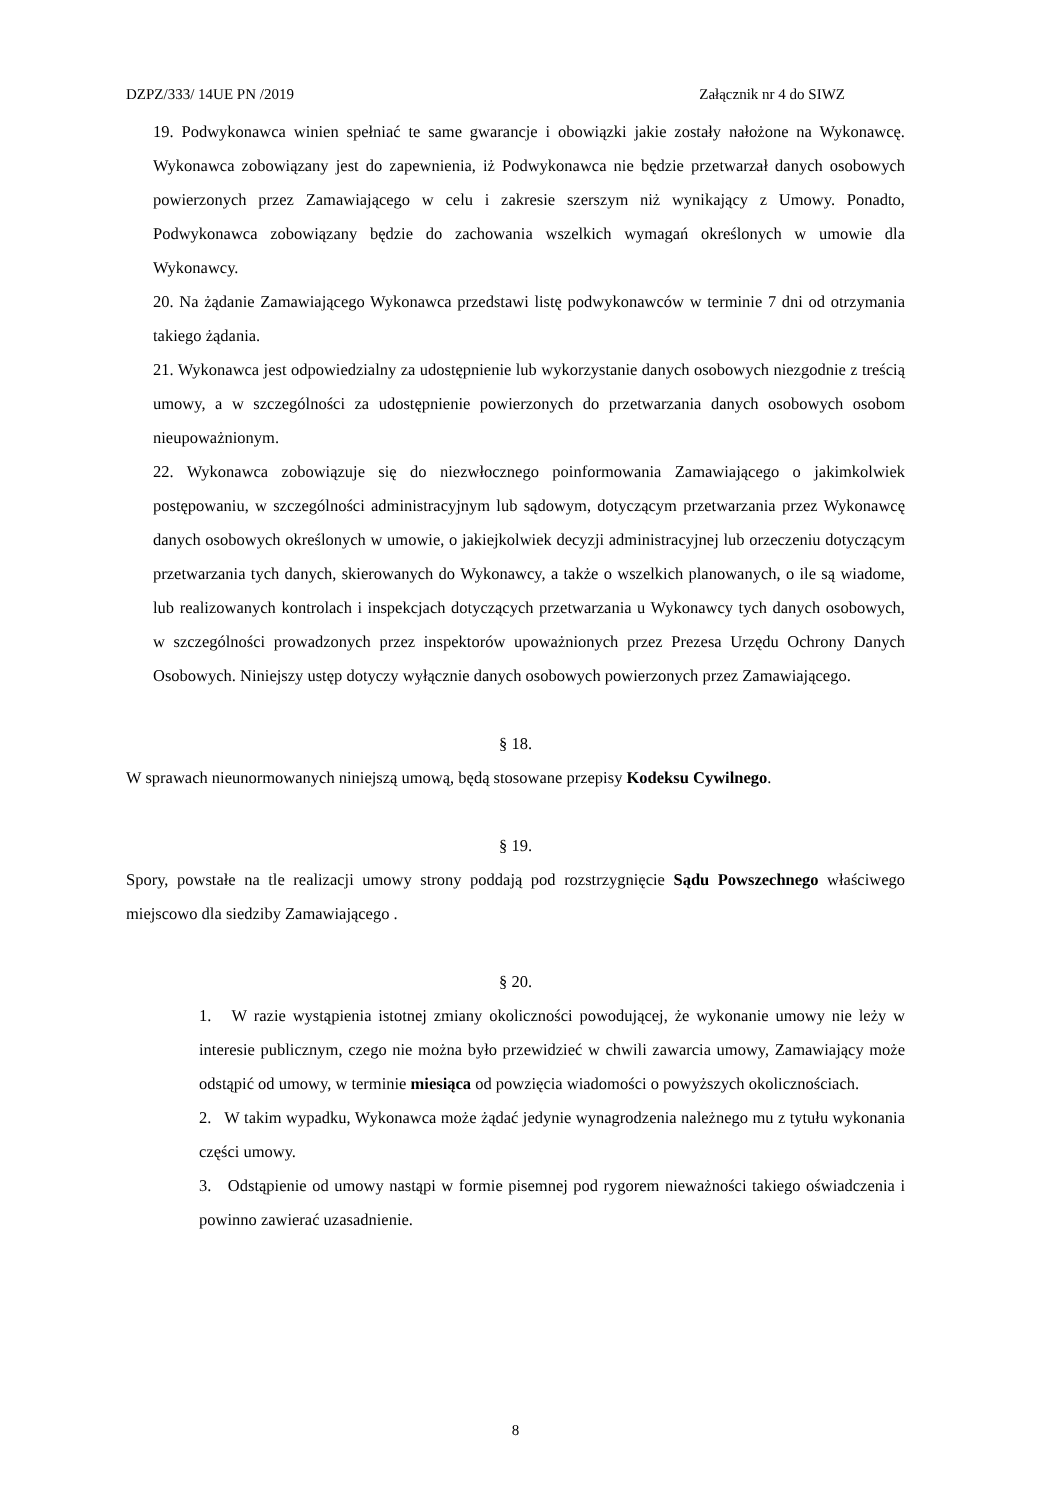DZPZ/333/ 14UE PN /2019 Załącznik nr 4 do SIWZ
19. Podwykonawca winien spełniać te same gwarancje i obowiązki jakie zostały nałożone na Wykonawcę. Wykonawca zobowiązany jest do zapewnienia, iż Podwykonawca nie będzie przetwarzał danych osobowych powierzonych przez Zamawiającego w celu i zakresie szerszym niż wynikający z Umowy. Ponadto, Podwykonawca zobowiązany będzie do zachowania wszelkich wymagań określonych w umowie dla Wykonawcy.
20. Na żądanie Zamawiającego Wykonawca przedstawi listę podwykonawców w terminie 7 dni od otrzymania takiego żądania.
21. Wykonawca jest odpowiedzialny za udostępnienie lub wykorzystanie danych osobowych niezgodnie z treścią umowy, a w szczególności za udostępnienie powierzonych do przetwarzania danych osobowych osobom nieupoważnionym.
22. Wykonawca zobowiązuje się do niezwłocznego poinformowania Zamawiającego o jakimkolwiek postępowaniu, w szczególności administracyjnym lub sądowym, dotyczącym przetwarzania przez Wykonawcę danych osobowych określonych w umowie, o jakiejkolwiek decyzji administracyjnej lub orzeczeniu dotyczącym przetwarzania tych danych, skierowanych do Wykonawcy, a także o wszelkich planowanych, o ile są wiadome, lub realizowanych kontrolach i inspekcjach dotyczących przetwarzania u Wykonawcy tych danych osobowych, w szczególności prowadzonych przez inspektorów upoważnionych przez Prezesa Urzędu Ochrony Danych Osobowych. Niniejszy ustęp dotyczy wyłącznie danych osobowych powierzonych przez Zamawiającego.
§ 18.
W sprawach nieunormowanych niniejszą umową, będą stosowane przepisy Kodeksu Cywilnego.
§ 19.
Spory, powstałe na tle realizacji umowy strony poddają pod rozstrzygnięcie Sądu Powszechnego właściwego miejscowo dla siedziby Zamawiającego .
§ 20.
1. W razie wystąpienia istotnej zmiany okoliczności powodującej, że wykonanie umowy nie leży w interesie publicznym, czego nie można było przewidzieć w chwili zawarcia umowy, Zamawiający może odstąpić od umowy, w terminie miesiąca od powzięcia wiadomości o powyższych okolicznościach.
2. W takim wypadku, Wykonawca może żądać jedynie wynagrodzenia należnego mu z tytułu wykonania części umowy.
3. Odstąpienie od umowy nastąpi w formie pisemnej pod rygorem nieważności takiego oświadczenia i powinno zawierać uzasadnienie.
8